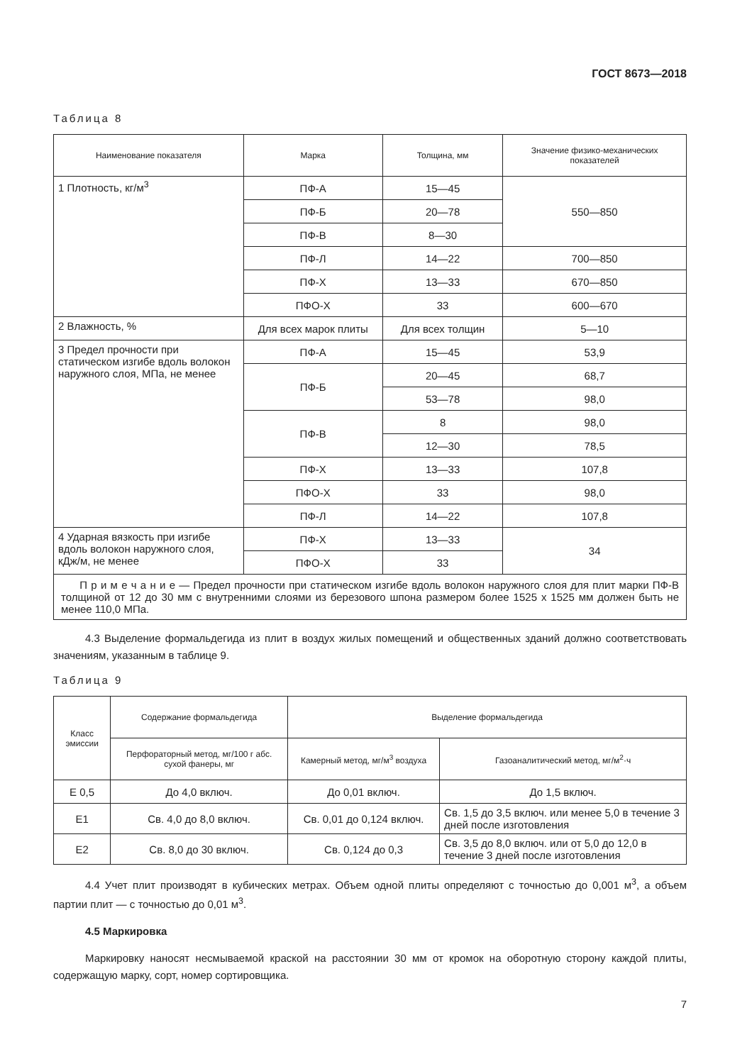ГОСТ 8673—2018
Таблица 8
| Наименование показателя | Марка | Толщина, мм | Значение физико-механических показателей |
| --- | --- | --- | --- |
| 1 Плотность, кг/м<sup>3</sup> | ПФ-А | 15—45 | 550—850 |
| | ПФ-Б | 20—78 | |
| | ПФ-В | 8—30 | |
| | ПФ-Л | 14—22 | 700—850 |
| | ПФ-Х | 13—33 | 670—850 |
| | ПФО-Х | 33 | 600—670 |
| 2 Влажность, % | Для всех марок плиты | Для всех толщин | 5—10 |
| 3 Предел прочности при статическом изгибе вдоль волокон наружного слоя, МПа, не менее | ПФ-А | 15—45 | 53,9 |
| | ПФ-Б | 20—45 | 68,7 |
| | | 53—78 | 98,0 |
| | ПФ-В | 8 | 98,0 |
| | | 12—30 | 78,5 |
| | ПФ-Х | 13—33 | 107,8 |
| | ПФО-Х | 33 | 98,0 |
| | ПФ-Л | 14—22 | 107,8 |
| 4 Ударная вязкость при изгибе вдоль волокон наружного слоя, кДж/м, не менее | ПФ-Х | 13—33 | 34 |
| | ПФО-Х | 33 | |
| П р и м е ч а н и е — Предел прочности при статическом изгибе вдоль волокон наружного слоя для плит марки ПФ-В толщиной от 12 до 30 мм с внутренними слоями из березового шпона размером более 1525 х 1525 мм должен быть не менее 110,0 МПа. | | | |
4.3 Выделение формальдегида из плит в воздух жилых помещений и общественных зданий должно соответствовать значениям, указанным в таблице 9.
Таблица 9
| Класс эмиссии | Содержание формальдегида | Выделение формальдегида | |
| --- | --- | --- | --- |
| | Перфораторный метод, мг/100 г абс. сухой фанеры, мг | Камерный метод, мг/м<sup>3</sup> воздуха | Газоаналитический метод, мг/м<sup>2</sup>·ч |
| Е 0,5 | До 4,0 включ. | До 0,01 включ. | До 1,5 включ. |
| Е1 | Св. 4,0 до 8,0 включ. | Св. 0,01 до 0,124 включ. | Св. 1,5 до 3,5 включ. или менее 5,0 в течение 3 дней после изготовления |
| Е2 | Св. 8,0 до 30 включ. | Св. 0,124 до 0,3 | Св. 3,5 до 8,0 включ. или от 5,0 до 12,0 в течение 3 дней после изготовления |
4.4 Учет плит производят в кубических метрах. Объем одной плиты определяют с точностью до 0,001 м<sup>3</sup>, а объем партии плит — с точностью до 0,01 м<sup>3</sup>.
4.5 Маркировка
Маркировку наносят несмываемой краской на расстоянии 30 мм от кромок на оборотную сторону каждой плиты, содержащую марку, сорт, номер сортировщика.
7